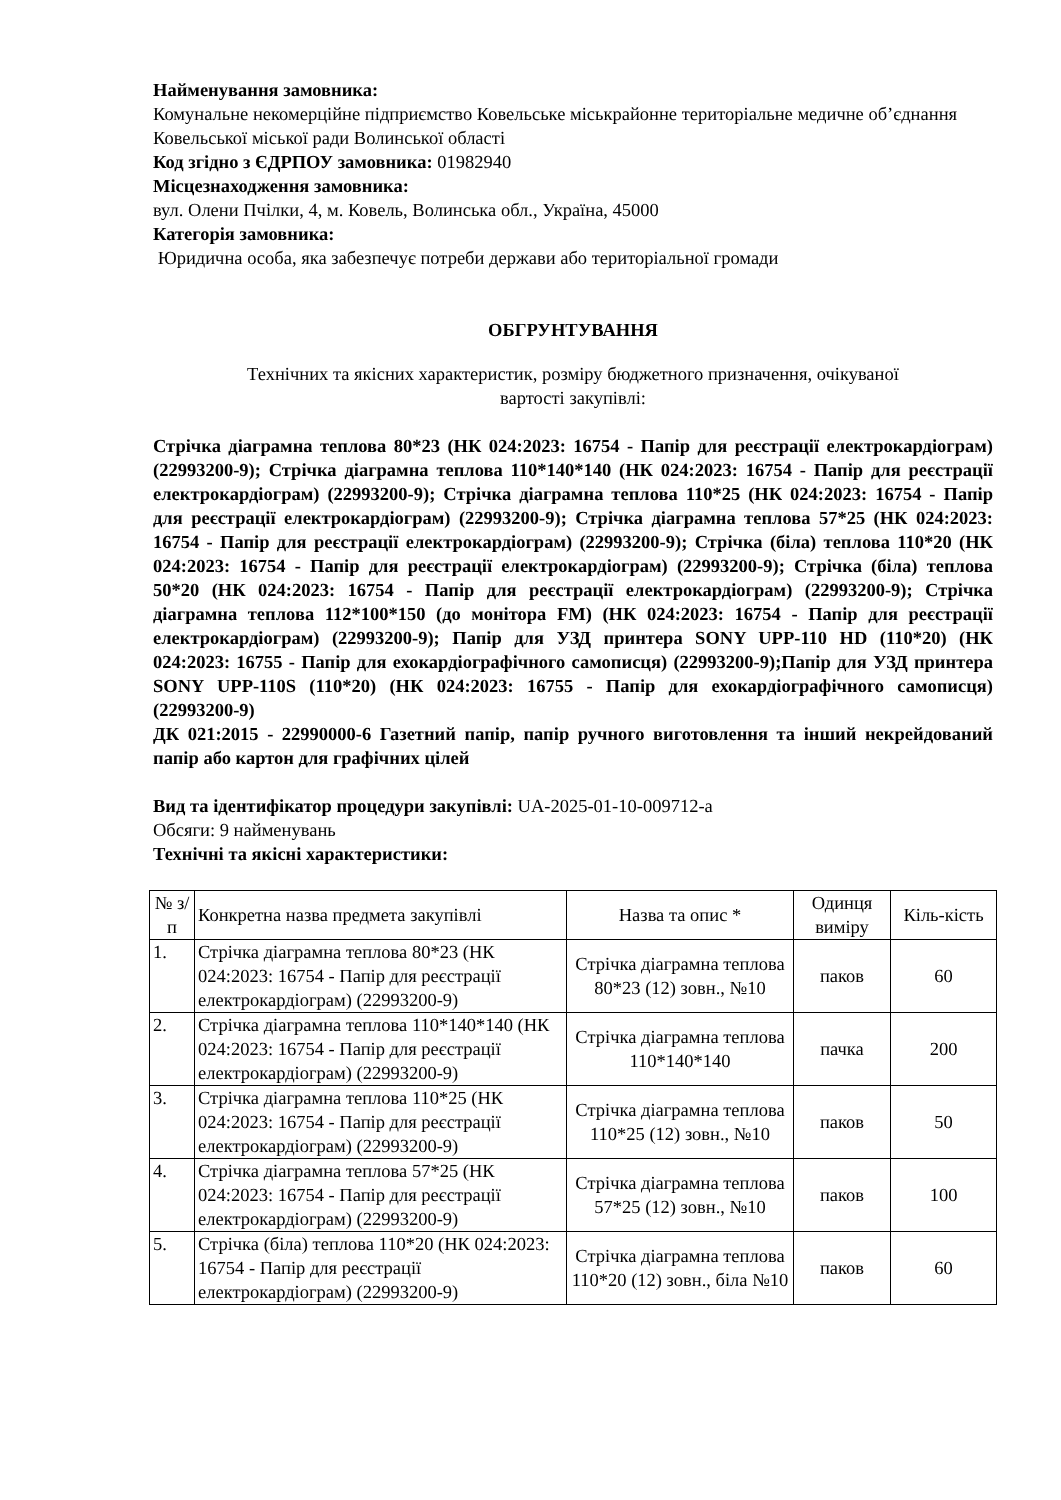Найменування замовника:
Комунальне некомерційне підприємство Ковельське міськрайонне територіальне медичне об’єднання Ковельської міської ради Волинської області
Код згідно з ЄДРПОУ замовника: 01982940
Місцезнаходження замовника:
вул. Олени Пчілки, 4, м. Ковель, Волинська обл., Україна, 45000
Категорія замовника:
Юридична особа, яка забезпечує потреби держави або територіальної громади
ОБГРУНТУВАННЯ
Технічних та якісних характеристик, розміру бюджетного призначення, очікуваної
вартості закупівлі:
Стрічка діаграмна теплова 80*23 (НК 024:2023: 16754 - Папір для реєстрації електрокардіограм) (22993200-9); Стрічка діаграмна теплова 110*140*140 (НК 024:2023: 16754 - Папір для реєстрації електрокардіограм) (22993200-9); Стрічка діаграмна теплова 110*25 (НК 024:2023: 16754 - Папір для реєстрації електрокардіограм) (22993200-9); Стрічка діаграмна теплова 57*25 (НК 024:2023: 16754 - Папір для реєстрації електрокардіограм) (22993200-9); Стрічка (біла) теплова 110*20 (НК 024:2023: 16754 - Папір для реєстрації електрокардіограм) (22993200-9); Стрічка (біла) теплова 50*20 (НК 024:2023: 16754 - Папір для реєстрації електрокардіограм) (22993200-9); Стрічка діаграмна теплова 112*100*150 (до монітора FM) (НК 024:2023: 16754 - Папір для реєстрації електрокардіограм) (22993200-9); Папір для УЗД принтера SONY UPP-110 HD (110*20) (НК 024:2023: 16755 - Папір для ехокардіографічного самописця) (22993200-9);Папір для УЗД принтера SONY UPP-110S (110*20) (НК 024:2023: 16755 - Папір для ехокардіографічного самописця) (22993200-9)
ДК 021:2015 - 22990000-6 Газетний папір, папір ручного виготовлення та інший некрейдований папір або картон для графічних цілей
Вид та ідентифікатор процедури закупівлі: UA-2025-01-10-009712-a
Обсяги: 9 найменувань
Технічні та якісні характеристики:
| № з/п | Конкретна назва предмета закупівлі | Назва та опис * | Одинця виміру | Кіль-кість |
| --- | --- | --- | --- | --- |
| 1. | Стрічка діаграмна теплова 80*23 (НК 024:2023: 16754 - Папір для реєстрації електрокардіограм) (22993200-9) | Стрічка діаграмна теплова 80*23 (12) зовн., №10 | паков | 60 |
| 2. | Стрічка діаграмна теплова 110*140*140 (НК 024:2023: 16754 - Папір для реєстрації електрокардіограм) (22993200-9) | Стрічка діаграмна теплова 110*140*140 | пачка | 200 |
| 3. | Стрічка діаграмна теплова 110*25 (НК 024:2023: 16754 - Папір для реєстрації електрокардіограм) (22993200-9) | Стрічка діаграмна теплова 110*25 (12) зовн., №10 | паков | 50 |
| 4. | Стрічка діаграмна теплова 57*25 (НК 024:2023: 16754 - Папір для реєстрації електрокардіограм) (22993200-9) | Стрічка діаграмна теплова 57*25 (12) зовн., №10 | паков | 100 |
| 5. | Стрічка (біла) теплова 110*20 (НК 024:2023: 16754 - Папір для реєстрації електрокардіограм) (22993200-9) | Стрічка діаграмна теплова 110*20 (12) зовн., біла №10 | паков | 60 |